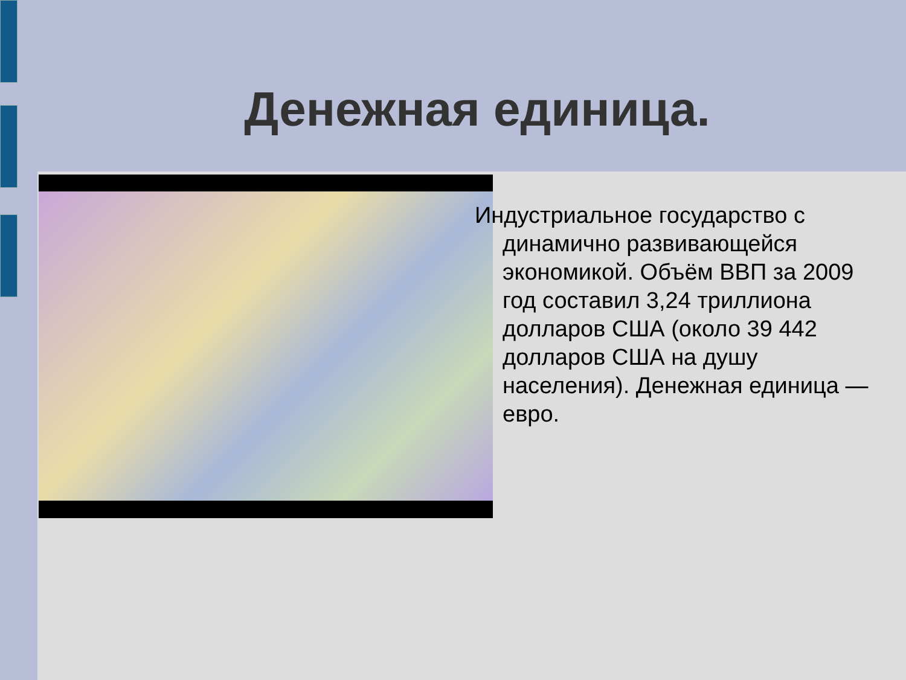Денежная единица.
Индустриальное государство с динамично развивающейся экономикой. Объём ВВП за 2009 год составил 3,24 триллиона долларов США (около 39 442 долларов США на душу населения). Денежная единица — евро.